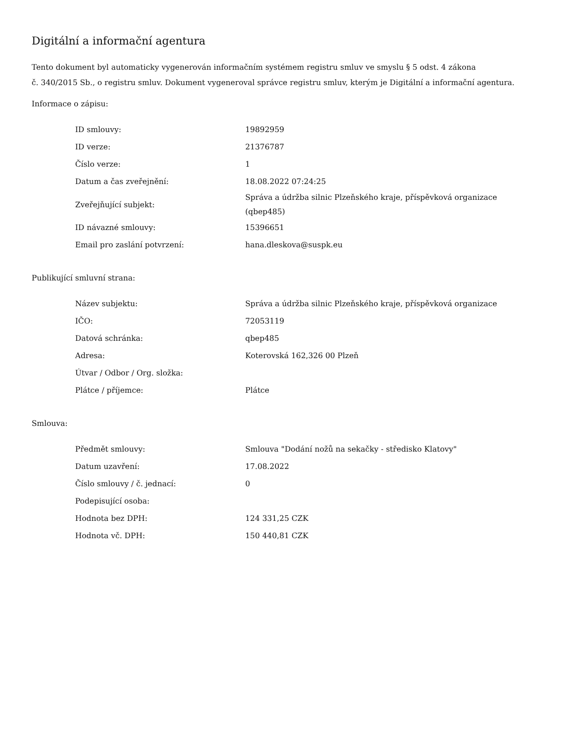Digitální a informační agentura
Tento dokument byl automaticky vygenerován informačním systémem registru smluv ve smyslu § 5 odst. 4 zákona
č. 340/2015 Sb., o registru smluv. Dokument vygeneroval správce registru smluv, kterým je Digitální a informační agentura.
Informace o zápisu:
| ID smlouvy: | 19892959 |
| ID verze: | 21376787 |
| Číslo verze: | 1 |
| Datum a čas zveřejnění: | 18.08.2022 07:24:25 |
| Zveřejňující subjekt: | Správa a údržba silnic Plzeňského kraje, příspěvková organizace (qbep485) |
| ID návazné smlouvy: | 15396651 |
| Email pro zaslání potvrzení: | hana.dleskova@suspk.eu |
Publikující smluvní strana:
| Název subjektu: | Správa a údržba silnic Plzeňského kraje, příspěvková organizace |
| IČO: | 72053119 |
| Datová schránka: | qbep485 |
| Adresa: | Koterovská 162,326 00 Plzeň |
| Útvar / Odbor / Org. složka: | |
| Plátce / příjemce: | Plátce |
Smlouva:
| Předmět smlouvy: | Smlouva "Dodání nožů na sekačky - středisko Klatovy" |
| Datum uzavření: | 17.08.2022 |
| Číslo smlouvy / č. jednací: | 0 |
| Podepisující osoba: | |
| Hodnota bez DPH: | 124 331,25 CZK |
| Hodnota vč. DPH: | 150 440,81 CZK |